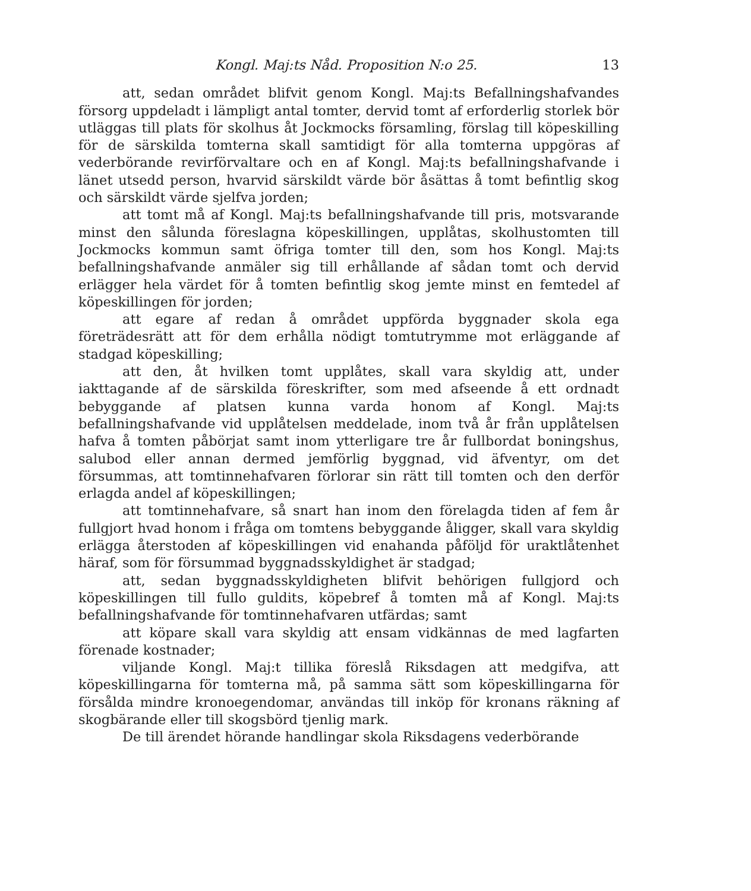Kongl. Maj:ts Nåd. Proposition N:o 25. 13
att, sedan området blifvit genom Kongl. Maj:ts Befallningshafvandes försorg uppdeladt i lämpligt antal tomter, dervid tomt af erforderlig storlek bör utläggas till plats för skolhus åt Jockmocks församling, förslag till köpeskilling för de särskilda tomterna skall samtidigt för alla tomterna uppgöras af vederbörande revirförvaltare och en af Kongl. Maj:ts befallningshafvande i länet utsedd person, hvarvid särskildt värde bör åsättas å tomt befintlig skog och särskildt värde sjelfva jorden;
att tomt må af Kongl. Maj:ts befallningshafvande till pris, motsvarande minst den sålunda föreslagna köpeskillingen, upplåtas, skolhustomten till Jockmocks kommun samt öfriga tomter till den, som hos Kongl. Maj:ts befallningshafvande anmäler sig till erhållande af sådan tomt och dervid erlägger hela värdet för å tomten befintlig skog jemte minst en femtedel af köpeskillingen för jorden;
att egare af redan å området uppförda byggnader skola ega företrädesrätt att för dem erhålla nödigt tomtutrymme mot erläggande af stadgad köpeskilling;
att den, åt hvilken tomt upplåtes, skall vara skyldig att, under iakttagande af de särskilda föreskrifter, som med afseende å ett ordnadt bebyggande af platsen kunna varda honom af Kongl. Maj:ts befallningshafvande vid upplåtelsen meddelade, inom två år från upplåtelsen hafva å tomten påbörjat samt inom ytterligare tre år fullbordat boningshus, salubod eller annan dermed jemförlig byggnad, vid äfventyr, om det försummas, att tomtinnehafvaren förlorar sin rätt till tomten och den derför erlagda andel af köpeskillingen;
att tomtinnehafvare, så snart han inom den förelagda tiden af fem år fullgjort hvad honom i fråga om tomtens bebyggande åligger, skall vara skyldig erlägga återstoden af köpeskillingen vid enahanda påföljd för uraktlåtenhet häraf, som för försummad byggnadsskyldighet är stadgad;
att, sedan byggnadsskyldigheten blifvit behörigen fullgjord och köpeskillingen till fullo guldits, köpebref å tomten må af Kongl. Maj:ts befallningshafvande för tomtinnehafvaren utfärdas; samt
att köpare skall vara skyldig att ensam vidkännas de med lagfarten förenade kostnader;
viljande Kongl. Maj:t tillika föreslå Riksdagen att medgifva, att köpeskillingarna för tomterna må, på samma sätt som köpeskillingarna för försålda mindre kronoegendomar, användas till inköp för kronans räkning af skogbärande eller till skogsbörd tjenlig mark.
De till ärendet hörande handlingar skola Riksdagens vederbörande